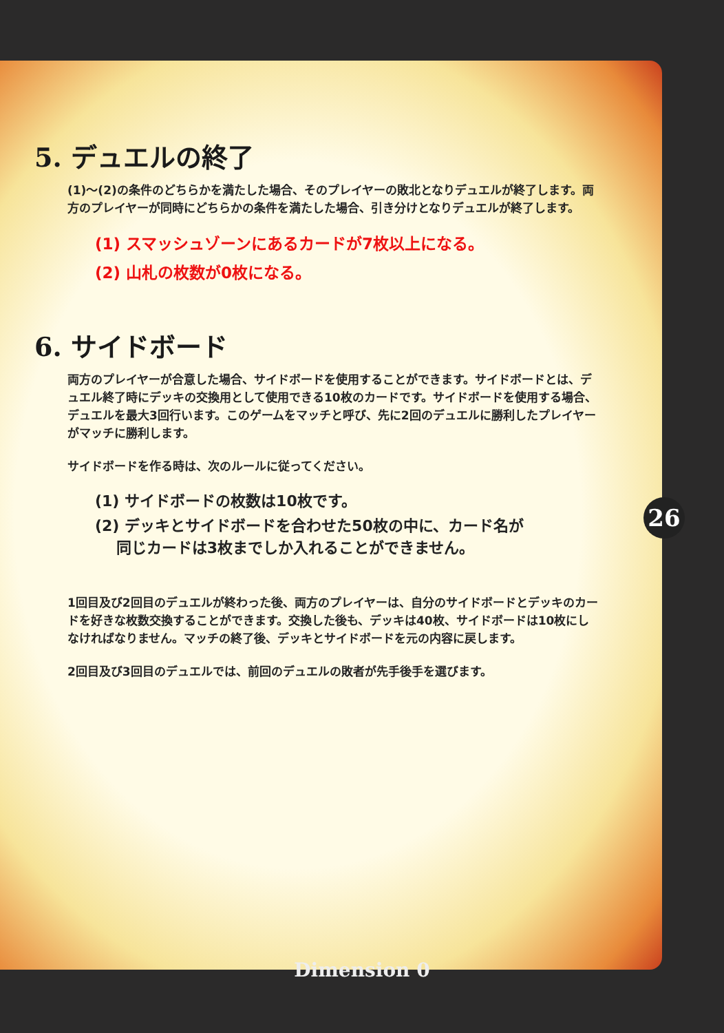5. デュエルの終了
(1)〜(2)の条件のどちらかを満たした場合、そのプレイヤーの敗北となりデュエルが終了します。両方のプレイヤーが同時にどちらかの条件を満たした場合、引き分けとなりデュエルが終了します。
(1) スマッシュゾーンにあるカードが7枚以上になる。
(2) 山札の枚数が0枚になる。
6. サイドボード
両方のプレイヤーが合意した場合、サイドボードを使用することができます。サイドボードとは、デュエル終了時にデッキの交換用として使用できる10枚のカードです。サイドボードを使用する場合、デュエルを最大3回行います。このゲームをマッチと呼び、先に2回のデュエルに勝利したプレイヤーがマッチに勝利します。
サイドボードを作る時は、次のルールに従ってください。
(1) サイドボードの枚数は10枚です。
(2) デッキとサイドボードを合わせた50枚の中に、カード名が
同じカードは3枚までしか入れることができません。
1回目及び2回目のデュエルが終わった後、両方のプレイヤーは、自分のサイドボードとデッキのカードを好きな枚数交換することができます。交換した後も、デッキは40枚、サイドボードは10枚にしなければなりません。マッチの終了後、デッキとサイドボードを元の内容に戻します。
2回目及び3回目のデュエルでは、前回のデュエルの敗者が先手後手を選びます。
26
Dimension 0